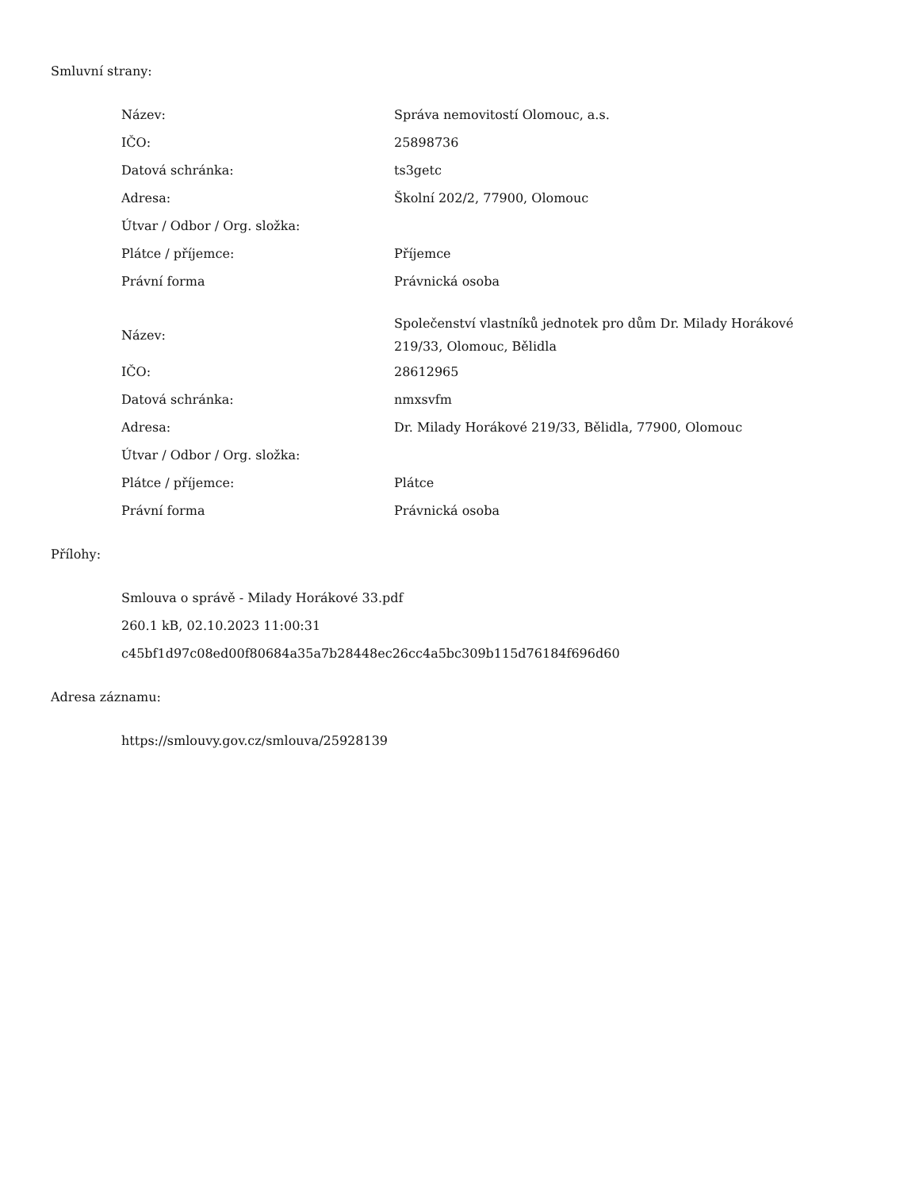Smluvní strany:
| Název: | Správa nemovitostí Olomouc, a.s. |
| IČO: | 25898736 |
| Datová schránka: | ts3getc |
| Adresa: | Školní 202/2, 77900, Olomouc |
| Útvar / Odbor / Org. složka: | |
| Plátce / příjemce: | Příjemce |
| Právní forma | Právnická osoba |
| Název: | Společenství vlastníků jednotek pro dům Dr. Milady Horákové 219/33, Olomouc, Bělidla |
| IČO: | 28612965 |
| Datová schránka: | nmxsvfm |
| Adresa: | Dr. Milady Horákové 219/33, Bělidla, 77900, Olomouc |
| Útvar / Odbor / Org. složka: | |
| Plátce / příjemce: | Plátce |
| Právní forma | Právnická osoba |
Přílohy:
Smlouva o správě - Milady Horákové 33.pdf
260.1 kB, 02.10.2023 11:00:31
c45bf1d97c08ed00f80684a35a7b28448ec26cc4a5bc309b115d76184f696d60
Adresa záznamu:
https://smlouvy.gov.cz/smlouva/25928139